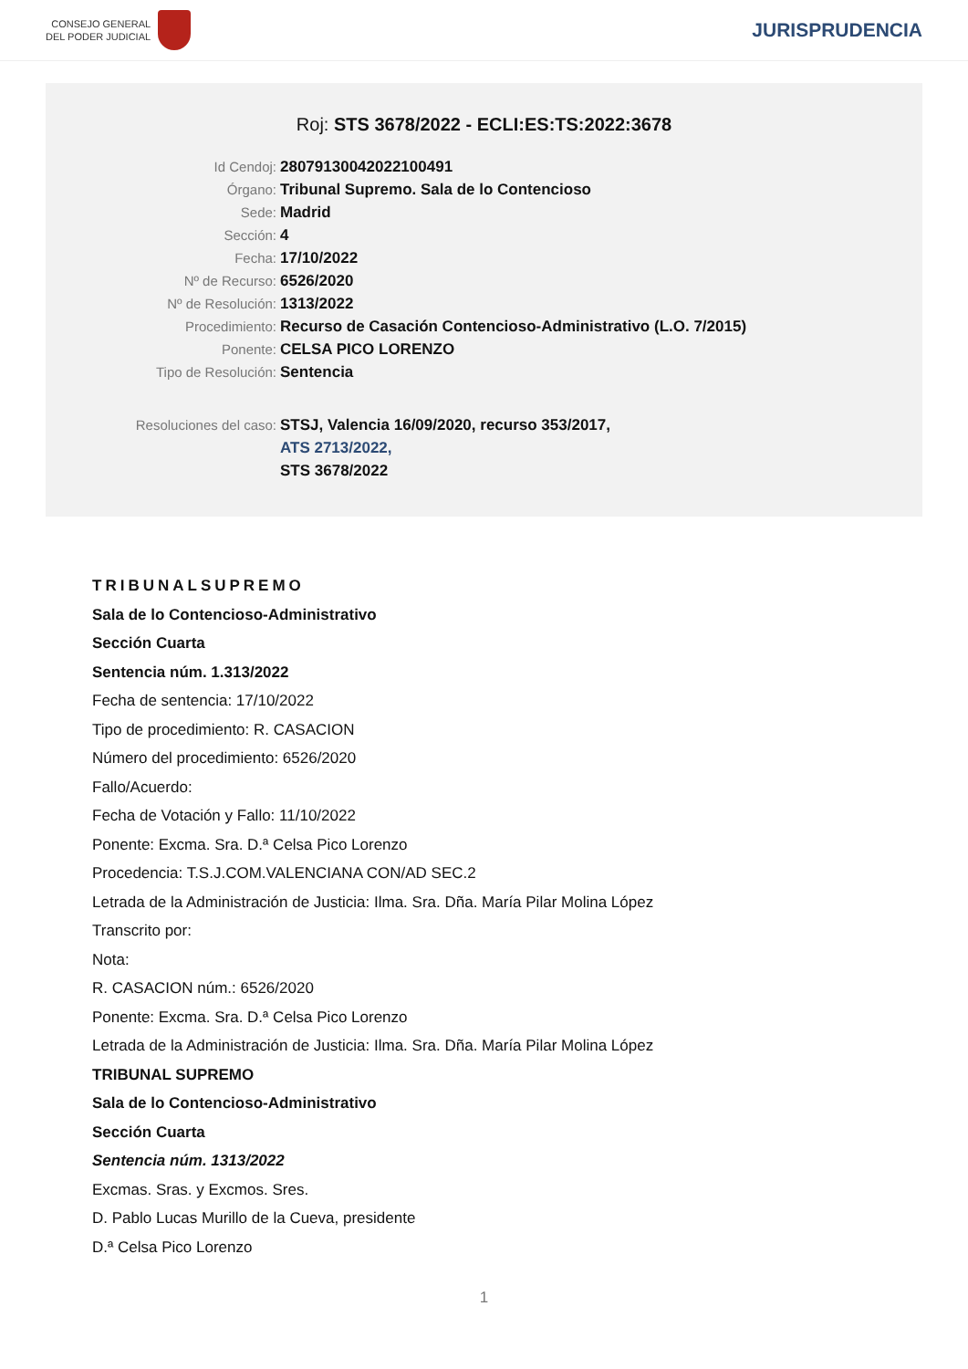CONSEJO GENERAL
DEL PODER JUDICIAL
JURISPRUDENCIA
Roj: STS 3678/2022 - ECLI:ES:TS:2022:3678
Id Cendoj: 28079130042022100491
Órgano: Tribunal Supremo. Sala de lo Contencioso
Sede: Madrid
Sección: 4
Fecha: 17/10/2022
Nº de Recurso: 6526/2020
Nº de Resolución: 1313/2022
Procedimiento: Recurso de Casación Contencioso-Administrativo (L.O. 7/2015)
Ponente: CELSA PICO LORENZO
Tipo de Resolución: Sentencia
Resoluciones del caso: STSJ, Valencia 16/09/2020, recurso 353/2017,
ATS 2713/2022,
STS 3678/2022
TRIBUNALSUPREMO
Sala de lo Contencioso-Administrativo
Sección Cuarta
Sentencia núm. 1.313/2022
Fecha de sentencia: 17/10/2022
Tipo de procedimiento: R. CASACION
Número del procedimiento: 6526/2020
Fallo/Acuerdo:
Fecha de Votación y Fallo: 11/10/2022
Ponente: Excma. Sra. D.ª Celsa Pico Lorenzo
Procedencia: T.S.J.COM.VALENCIANA CON/AD SEC.2
Letrada de la Administración de Justicia: Ilma. Sra. Dña. María Pilar Molina López
Transcrito por:
Nota:
R. CASACION núm.: 6526/2020
Ponente: Excma. Sra. D.ª Celsa Pico Lorenzo
Letrada de la Administración de Justicia: Ilma. Sra. Dña. María Pilar Molina López
TRIBUNAL SUPREMO
Sala de lo Contencioso-Administrativo
Sección Cuarta
Sentencia núm. 1313/2022
Excmas. Sras. y Excmos. Sres.
D. Pablo Lucas Murillo de la Cueva, presidente
D.ª Celsa Pico Lorenzo
1